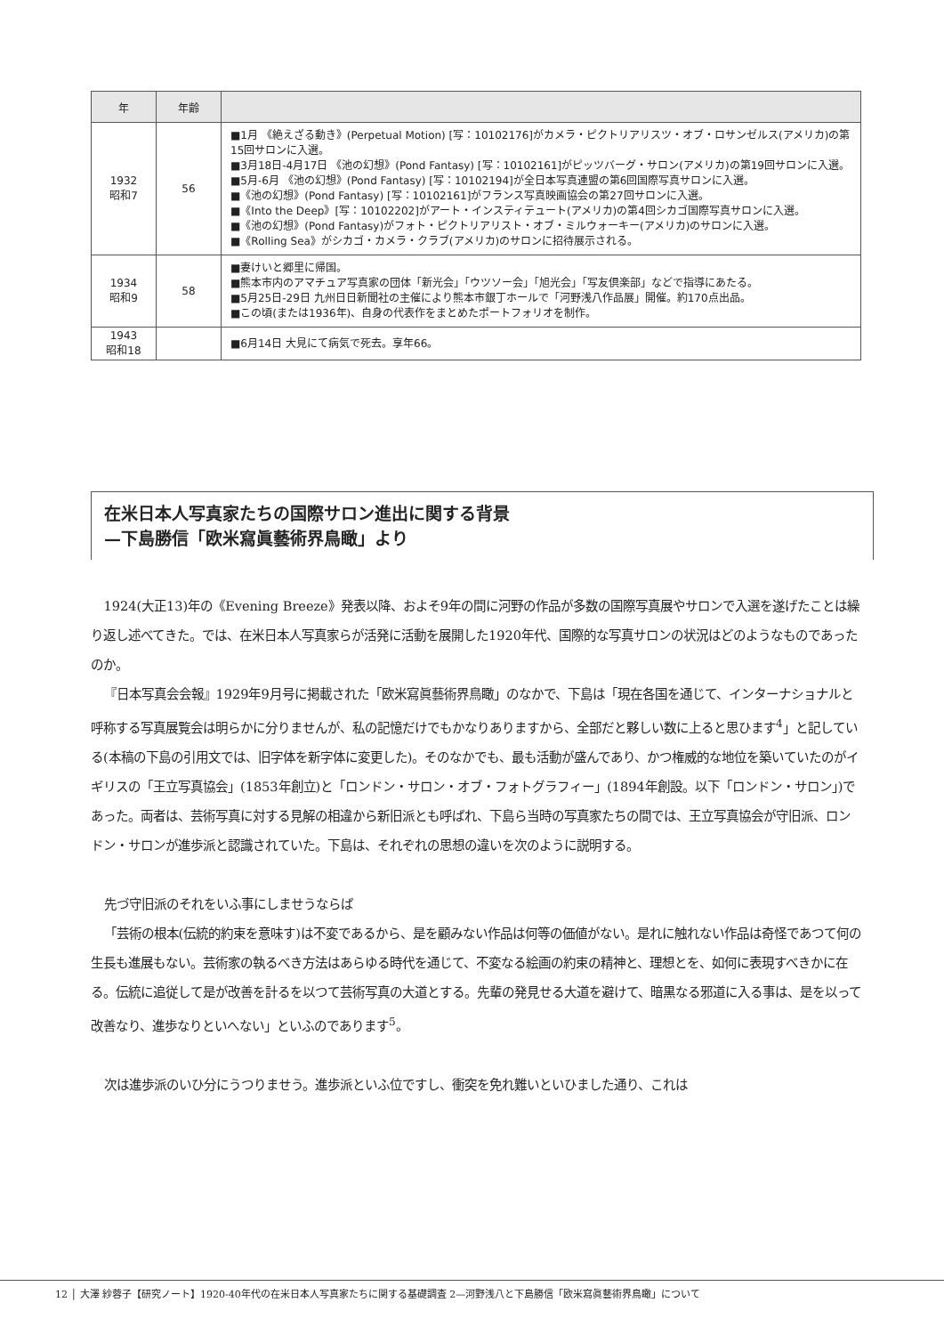| 年 | 年齢 | |
| --- | --- | --- |
| 1932 昭和7 | 56 | ■1月 《絶えざる動き》(Perpetual Motion) [写：10102176]がカメラ・ピクトリアリスツ・オブ・ロサンゼルス(アメリカ)の第15回サロンに入選。 ■3月18日-4月17日 《池の幻想》(Pond Fantasy) [写：10102161]がピッツバーグ・サロン(アメリカ)の第19回サロンに入選。 ■5月-6月 《池の幻想》(Pond Fantasy) [写：10102194]が全日本写真連盟の第6回国際写真サロンに入選。 ■《池の幻想》(Pond Fantasy) [写：10102161]がフランス写真映画協会の第27回サロンに入選。 ■《Into the Deep》[写：10102202]がアート・インスティテュート(アメリカ)の第4回シカゴ国際写真サロンに入選。 ■《池の幻想》(Pond Fantasy)がフォト・ピクトリアリスト・オブ・ミルウォーキー(アメリカ)のサロンに入選。 ■《Rolling Sea》がシカゴ・カメラ・クラブ(アメリカ)のサロンに招待展示される。 |
| 1934 昭和9 | 58 | ■妻けいと郷里に帰国。 ■熊本市内のアマチュア写真家の団体「新光会」「ウツソー会」「旭光会」「写友倶楽部」などで指導にあたる。 ■5月25日-29日 九州日日新聞社の主催により熊本市銀丁ホールで「河野浅八作品展」開催。約170点出品。 ■この頃(または1936年)、自身の代表作をまとめたポートフォリオを制作。 |
| 1943 昭和18 | | ■6月14日 大見にて病気で死去。享年66。 |
在米日本人写真家たちの国際サロン進出に関する背景
—下島勝信「欧米寫眞藝術界鳥瞰」より
1924(大正13)年の《Evening Breeze》発表以降、およそ9年の間に河野の作品が多数の国際写真展やサロンで入選を遂げたことは繰り返し述べてきた。では、在米日本人写真家らが活発に活動を展開した1920年代、国際的な写真サロンの状況はどのようなものであったのか。
『日本写真会会報』1929年9月号に掲載された「欧米寫眞藝術界鳥瞰」のなかで、下島は「現在各国を通じて、インターナショナルと呼称する写真展覧会は明らかに分りませんが、私の記憶だけでもかなりありますから、全部だと夥しい数に上ると思ひます<sup>4</sup>」と記している(本稿の下島の引用文では、旧字体を新字体に変更した)。そのなかでも、最も活動が盛んであり、かつ権威的な地位を築いていたのがイギリスの「王立写真協会」(1853年創立)と「ロンドン・サロン・オブ・フォトグラフィー」(1894年創設。以下「ロンドン・サロン」)であった。両者は、芸術写真に対する見解の相違から新旧派とも呼ばれ、下島ら当時の写真家たちの間では、王立写真協会が守旧派、ロンドン・サロンが進歩派と認識されていた。下島は、それぞれの思想の違いを次のように説明する。
先づ守旧派のそれをいふ事にしませうならば
「芸術の根本(伝統的約束を意味す)は不変であるから、是を顧みない作品は何等の価値がない。是れに触れない作品は奇怪であつて何の生長も進展もない。芸術家の執るべき方法はあらゆる時代を通じて、不変なる絵画の約束の精神と、理想とを、如何に表現すべきかに在る。伝統に追従して是が改善を計るを以つて芸術写真の大道とする。先輩の発見せる大道を避けて、暗黒なる邪道に入る事は、是を以って改善なり、進歩なりといへない」といふのであります<sup>5</sup>。
次は進歩派のいひ分にうつりませう。進歩派といふ位ですし、衝突を免れ難いといひました通り、これは
12 │ 大澤 紗蓉子【研究ノート】1920-40年代の在米日本人写真家たちに関する基礎調査 2—河野浅八と下島勝信「欧米寫眞藝術界鳥瞰」について